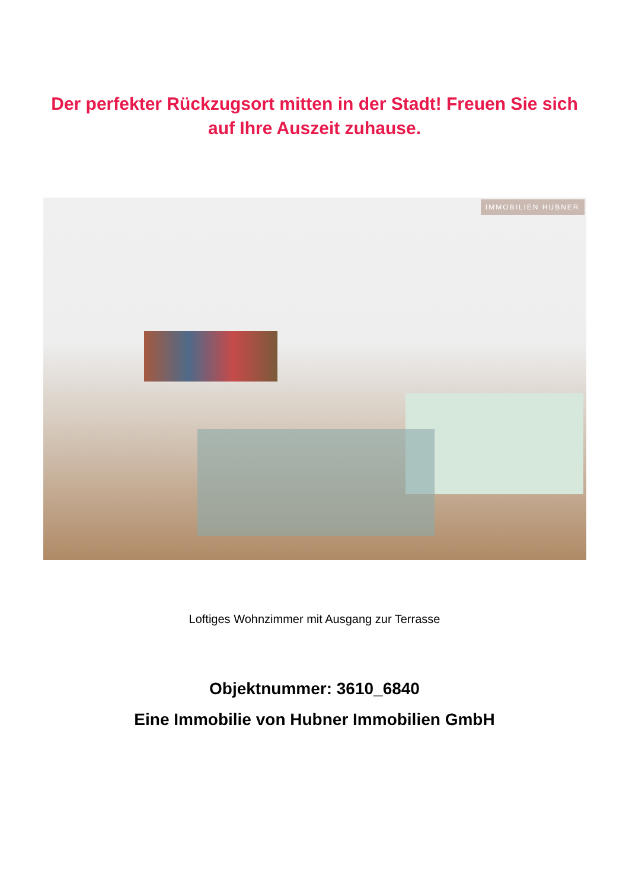Der perfekter Rückzugsort mitten in der Stadt! Freuen Sie sich auf Ihre Auszeit zuhause.
IMMOBILIEN HUBNER
Loftiges Wohnzimmer mit Ausgang zur Terrasse
Objektnummer: 3610_6840
Eine Immobilie von Hubner Immobilien GmbH